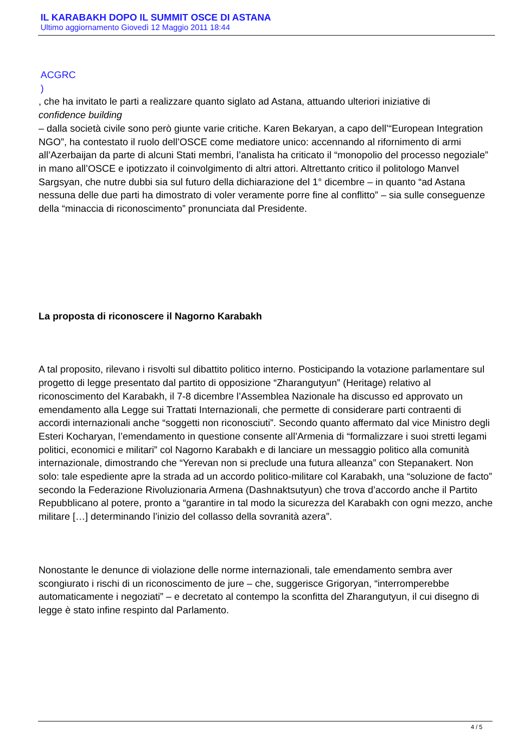IL KARABAKH DOPO IL SUMMIT OSCE DI ASTANA
Ultimo aggiornamento Giovedì 12 Maggio 2011 18:44
ACGRC
)
, che ha invitato le parti a realizzare quanto siglato ad Astana, attuando ulteriori iniziative di
confidence building
– dalla società civile sono però giunte varie critiche. Karen Bekaryan, a capo dell’“European Integration NGO”, ha contestato il ruolo dell’OSCE come mediatore unico: accennando al rifornimento di armi all’Azerbaijan da parte di alcuni Stati membri, l’analista ha criticato il “monopolio del processo negoziale” in mano all’OSCE e ipotizzato il coinvolgimento di altri attori. Altrettanto critico il politologo Manvel Sargsyan, che nutre dubbi sia sul futuro della dichiarazione del 1° dicembre – in quanto “ad Astana nessuna delle due parti ha dimostrato di voler veramente porre fine al conflitto” – sia sulle conseguenze della “minaccia di riconoscimento” pronunciata dal Presidente.
La proposta di riconoscere il Nagorno Karabakh
A tal proposito, rilevano i risvolti sul dibattito politico interno. Posticipando la votazione parlamentare sul progetto di legge presentato dal partito di opposizione “Zharangutyun” (Heritage) relativo al riconoscimento del Karabakh, il 7-8 dicembre l’Assemblea Nazionale ha discusso ed approvato un emendamento alla Legge sui Trattati Internazionali, che permette di considerare parti contraenti di accordi internazionali anche “soggetti non riconosciuti”. Secondo quanto affermato dal vice Ministro degli Esteri Kocharyan, l’emendamento in questione consente all’Armenia di “formalizzare i suoi stretti legami politici, economici e militari” col Nagorno Karabakh e di lanciare un messaggio politico alla comunità internazionale, dimostrando che “Yerevan non si preclude una futura alleanza” con Stepanakert. Non solo: tale espediente apre la strada ad un accordo politico-militare col Karabakh, una “soluzione de facto” secondo la Federazione Rivoluzionaria Armena (Dashnaktsutyun) che trova d’accordo anche il Partito Repubblicano al potere, pronto a “garantire in tal modo la sicurezza del Karabakh con ogni mezzo, anche militare […] determinando l’inizio del collasso della sovranità azera”.
Nonostante le denunce di violazione delle norme internazionali, tale emendamento sembra aver scongiurato i rischi di un riconoscimento de jure – che, suggerisce Grigoryan, “interromperebbe automaticamente i negoziati” – e decretato al contempo la sconfitta del Zharangutyun, il cui disegno di legge è stato infine respinto dal Parlamento.
4 / 5